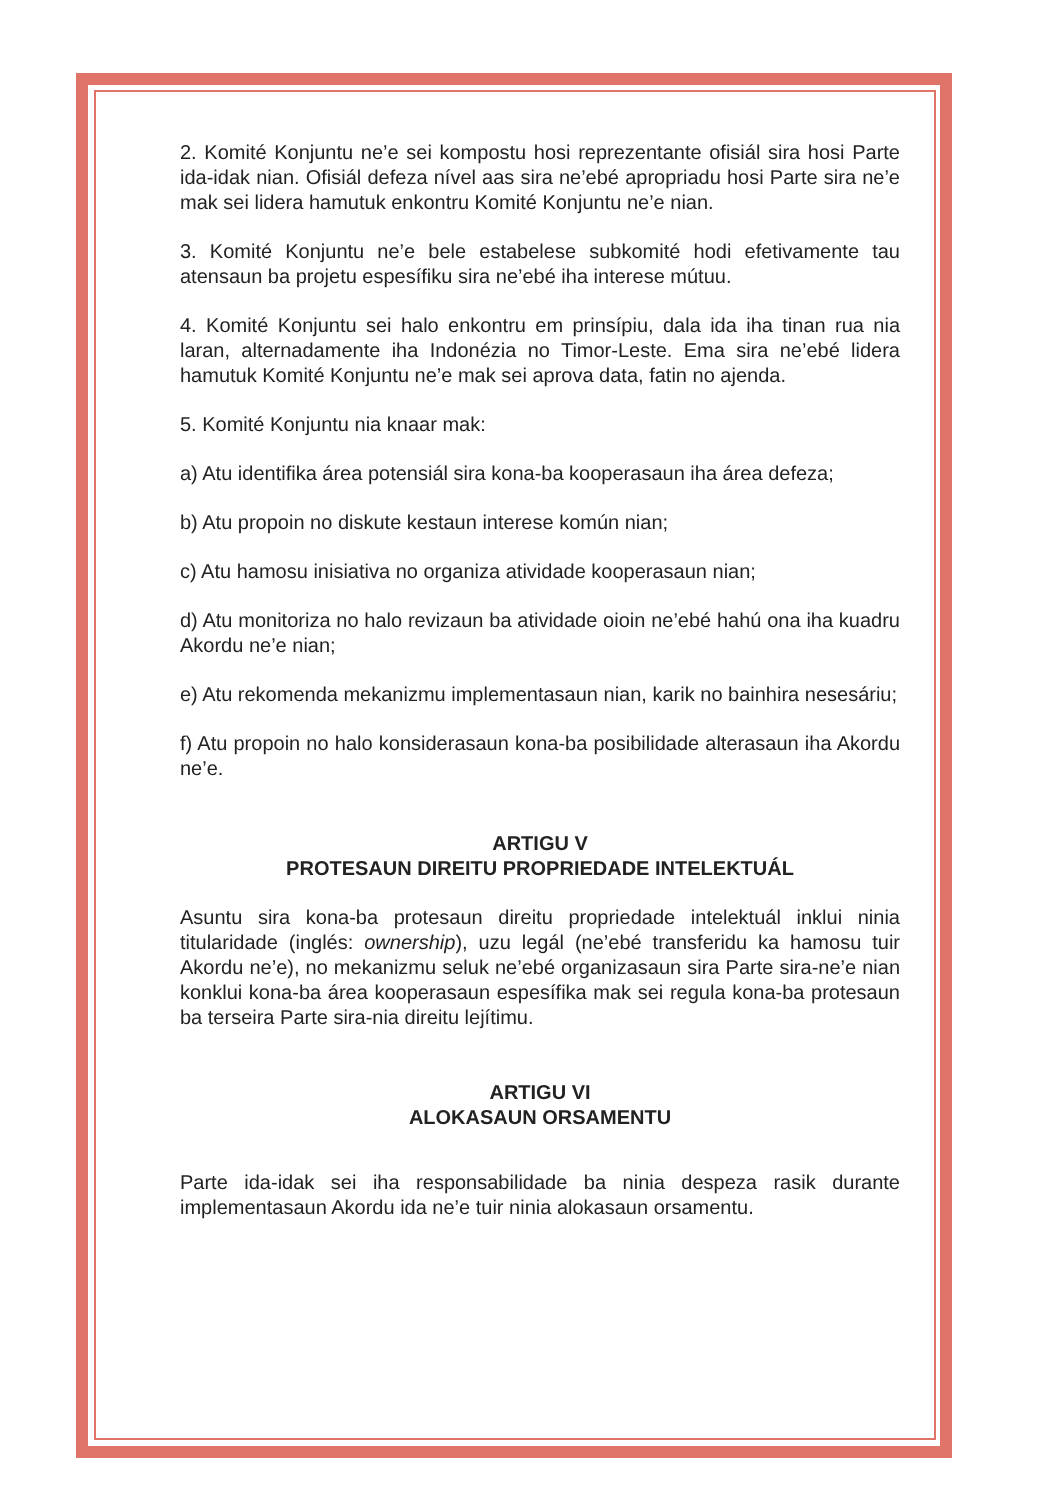2. Komité Konjuntu ne’e sei kompostu hosi reprezentante ofisiál sira hosi Parte ida-idak nian. Ofisiál defeza nível aas sira ne’ebé apropriadu hosi Parte sira ne’e mak sei lidera hamutuk enkontru Komité Konjuntu ne’e nian.
3. Komité Konjuntu ne’e bele estabelese subkomité hodi efetivamente tau atensaun ba projetu espesífiku sira ne’ebé iha interese mútuu.
4. Komité Konjuntu sei halo enkontru em prinsípiu, dala ida iha tinan rua nia laran, alternadamente iha Indonézia no Timor-Leste. Ema sira ne’ebé lidera hamutuk Komité Konjuntu ne’e mak sei aprova data, fatin no ajenda.
5. Komité Konjuntu nia knaar mak:
a) Atu identifika área potensiál sira kona-ba kooperasaun iha área defeza;
b) Atu propoin no diskute kestaun interese komún nian;
c) Atu hamosu inisiativa no organiza atividade kooperasaun nian;
d) Atu monitoriza no halo revizaun ba atividade oioin ne’ebé hahú ona iha kuadru Akordu ne’e nian;
e) Atu rekomenda mekanizmu implementasaun nian, karik no bainhira nesesáriu;
f) Atu propoin no halo konsiderasaun kona-ba posibilidade alterasaun iha Akordu ne’e.
ARTIGU V
PROTESAUN DIREITU PROPRIEDADE INTELEKTUÁL
Asuntu sira kona-ba protesaun direitu propriedade intelektuál inklui ninia titularidade (inglés: ownership), uzu legál (ne’ebé transferidu ka hamosu tuir Akordu ne’e), no mekanizmu seluk ne’ebé organizasaun sira Parte sira-ne’e nian konklui kona-ba área kooperasaun espesífika mak sei regula kona-ba protesaun ba terseira Parte sira-nia direitu lejítimu.
ARTIGU VI
ALOKASAUN ORSAMENTU
Parte ida-idak sei iha responsabilidade ba ninia despeza rasik durante implementasaun Akordu ida ne’e tuir ninia alokasaun orsamentu.